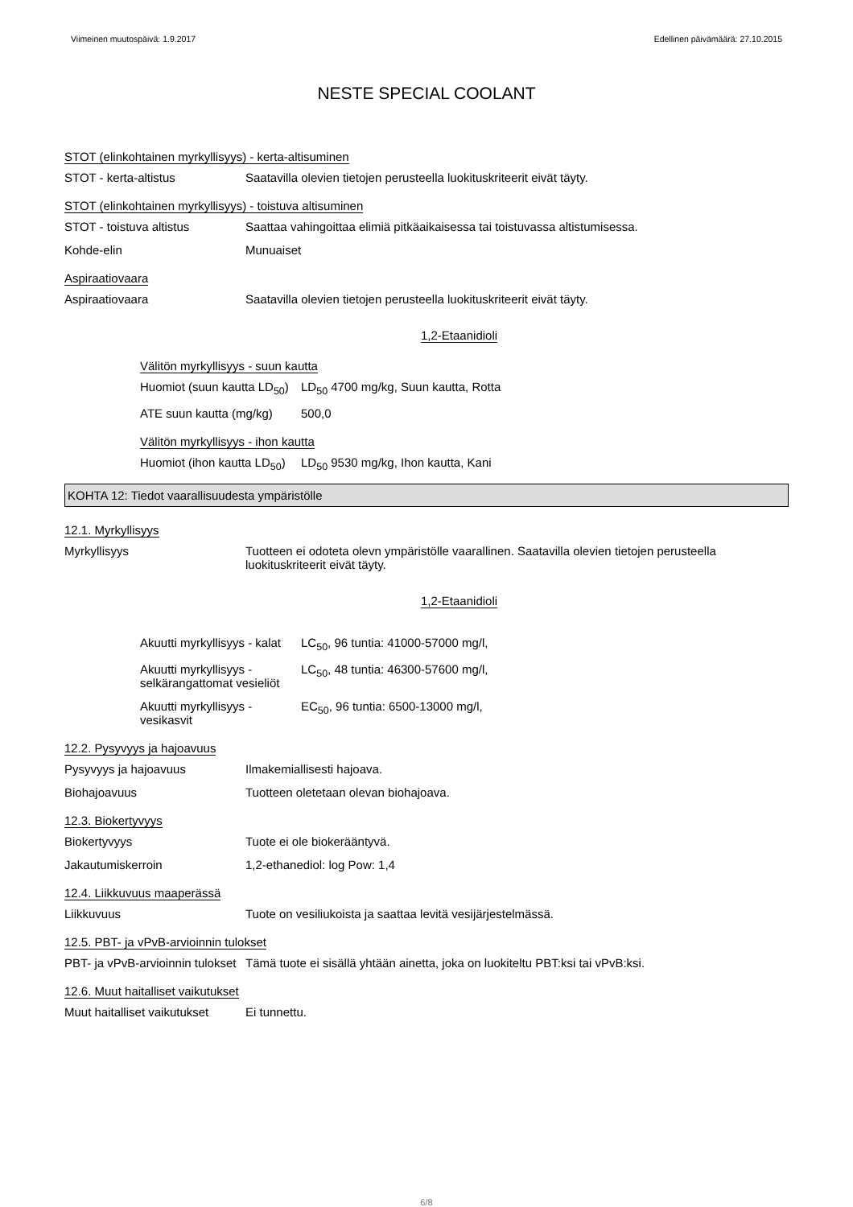Viimeinen muutospäivä: 1.9.2017 Edellinen päivämäärä: 27.10.2015
NESTE SPECIAL COOLANT
STOT (elinkohtainen myrkyllisyys) - kerta-altisuminen
| STOT - kerta-altistus | Saatavilla olevien tietojen perusteella luokituskriteerit eivät täyty. |
STOT (elinkohtainen myrkyllisyys) - toistuva altisuminen
| STOT - toistuva altistus | Saattaa vahingoittaa elimiä pitkäaikaisessa tai toistuvassa altistumisessa. |
| Kohde-elin | Munuaiset |
Aspiraatiovaara
| Aspiraatiovaara | Saatavilla olevien tietojen perusteella luokituskriteerit eivät täyty. |
1,2-Etaanidioli
Välitön myrkyllisyys - suun kautta
| Huomiot (suun kautta LD<sub>50</sub>) | LD<sub>50</sub> 4700 mg/kg, Suun kautta, Rotta |
| ATE suun kautta (mg/kg) | 500,0 |
Välitön myrkyllisyys - ihon kautta
| Huomiot (ihon kautta LD<sub>50</sub>) | LD<sub>50</sub> 9530 mg/kg, Ihon kautta, Kani |
KOHTA 12: Tiedot vaarallisuudesta ympäristölle
12.1. Myrkyllisyys
| Myrkyllisyys | Tuotteen ei odoteta olevn ympäristölle vaarallinen. Saatavilla olevien tietojen perusteella luokituskriteerit eivät täyty. |
1,2-Etaanidioli
| Akuutti myrkyllisyys - kalat | LC<sub>50</sub>, 96 tuntia: 41000-57000 mg/l, |
| Akuutti myrkyllisyys - selkärangattomat vesieliöt | LC<sub>50</sub>, 48 tuntia: 46300-57600 mg/l, |
| Akuutti myrkyllisyys - vesikasvit | EC<sub>50</sub>, 96 tuntia: 6500-13000 mg/l, |
12.2. Pysyvyys ja hajoavuus
| Pysyvyys ja hajoavuus | Ilmakemiallisesti hajoava. |
| Biohajoavuus | Tuotteen oletetaan olevan biohajoava. |
12.3. Biokertyvyys
| Biokertyvyys | Tuote ei ole biokerääntyvä. |
| Jakautumiskerroin | 1,2-ethanediol: log Pow: 1,4 |
12.4. Liikkuvuus maaperässä
| Liikkuvuus | Tuote on vesiliukoista ja saattaa levitä vesijärjestelmässä. |
12.5. PBT- ja vPvB-arvioinnin tulokset
| PBT- ja vPvB-arvioinnin tulokset | Tämä tuote ei sisällä yhtään ainetta, joka on luokiteltu PBT:ksi tai vPvB:ksi. |
12.6. Muut haitalliset vaikutukset
| Muut haitalliset vaikutukset | Ei tunnettu. |
6/8